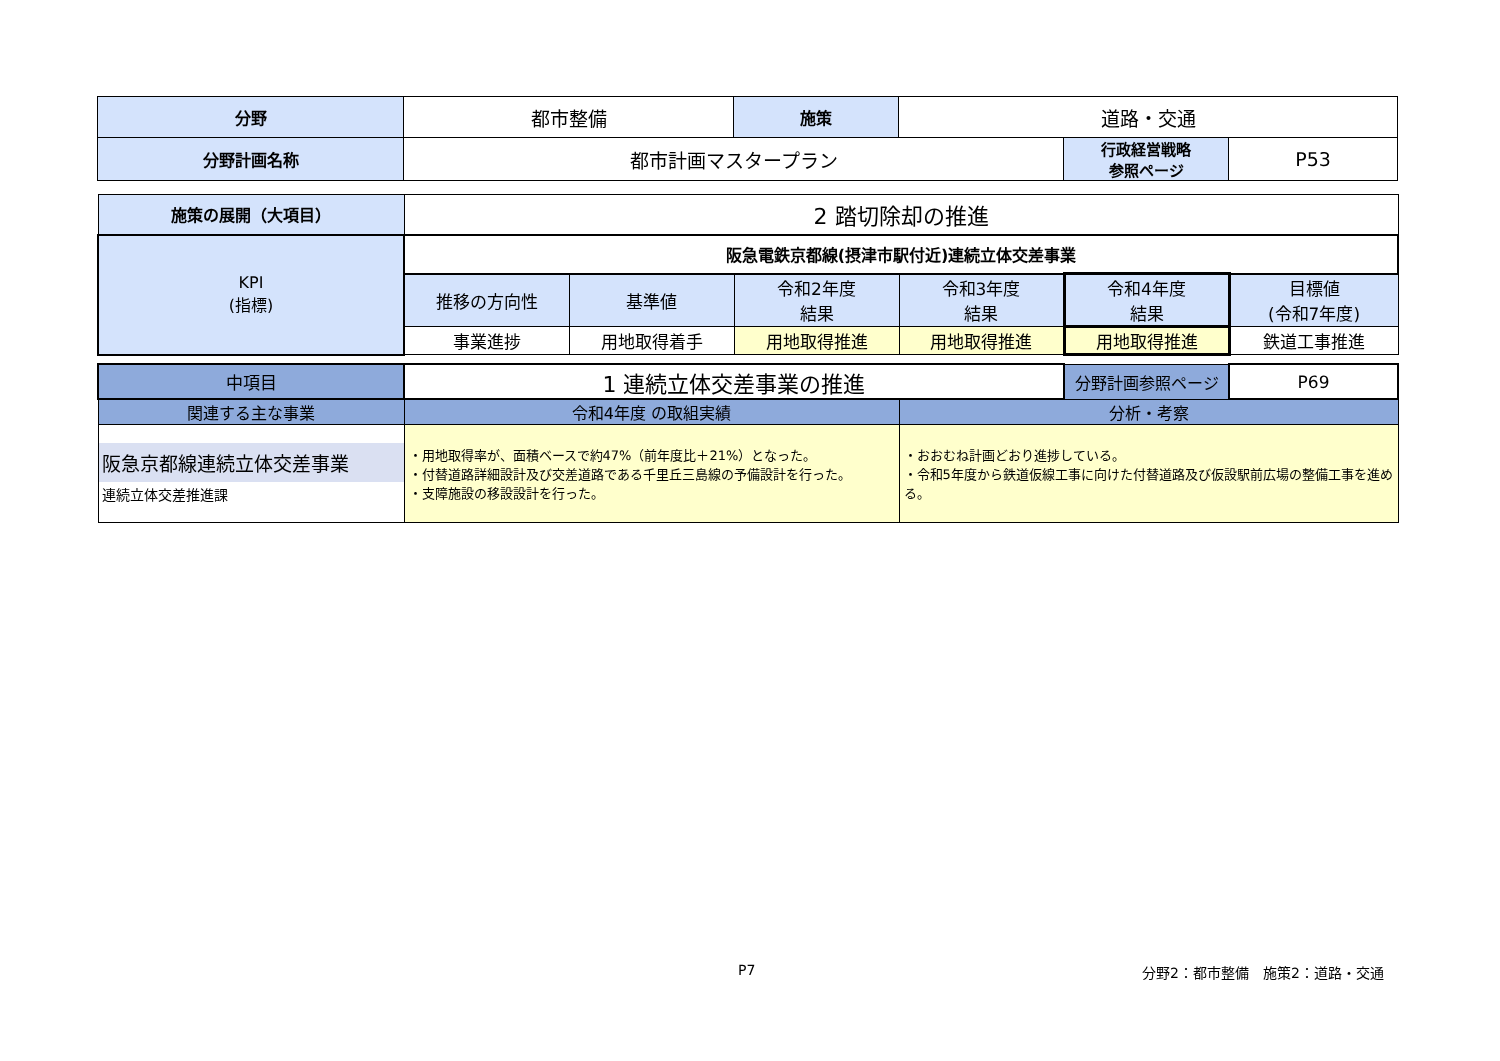| 分野 | 都市整備 | 施策 | 道路・交通 | | |
| 分野計画名称 | 都市計画マスタープラン | | | 行政経営戦略 参照ページ | P53 |
| 施策の展開（大項目） | 2 踏切除却の推進 | | | | | |
| KPI (指標) | 阪急電鉄京都線(摂津市駅付近)連続立体交差事業 | | | | | |
| | 推移の方向性 | 基準値 | 令和2年度 結果 | 令和3年度 結果 | 令和4年度 結果 | 目標値 (令和7年度) |
| | 事業進捗 | 用地取得着手 | 用地取得推進 | 用地取得推進 | 用地取得推進 | 鉄道工事推進 |
| 中項目 | 1 連続立体交差事業の推進 | | 分野計画参照ページ | P69 |
| 関連する主な事業 | 令和4年度 の取組実績 | 分析・考察 | | |
| 阪急京都線連続立体交差事業 連続立体交差推進課 | ・用地取得率が、面積ベースで約47%（前年度比＋21%）となった。 ・付替道路詳細設計及び交差道路である千里丘三島線の予備設計を行った。 ・支障施設の移設設計を行った。 | ・おおむね計画どおり進捗している。 ・令和5年度から鉄道仮線工事に向けた付替道路及び仮設駅前広場の整備工事を進める。 | | |
P7 分野2：都市整備　施策2：道路・交通